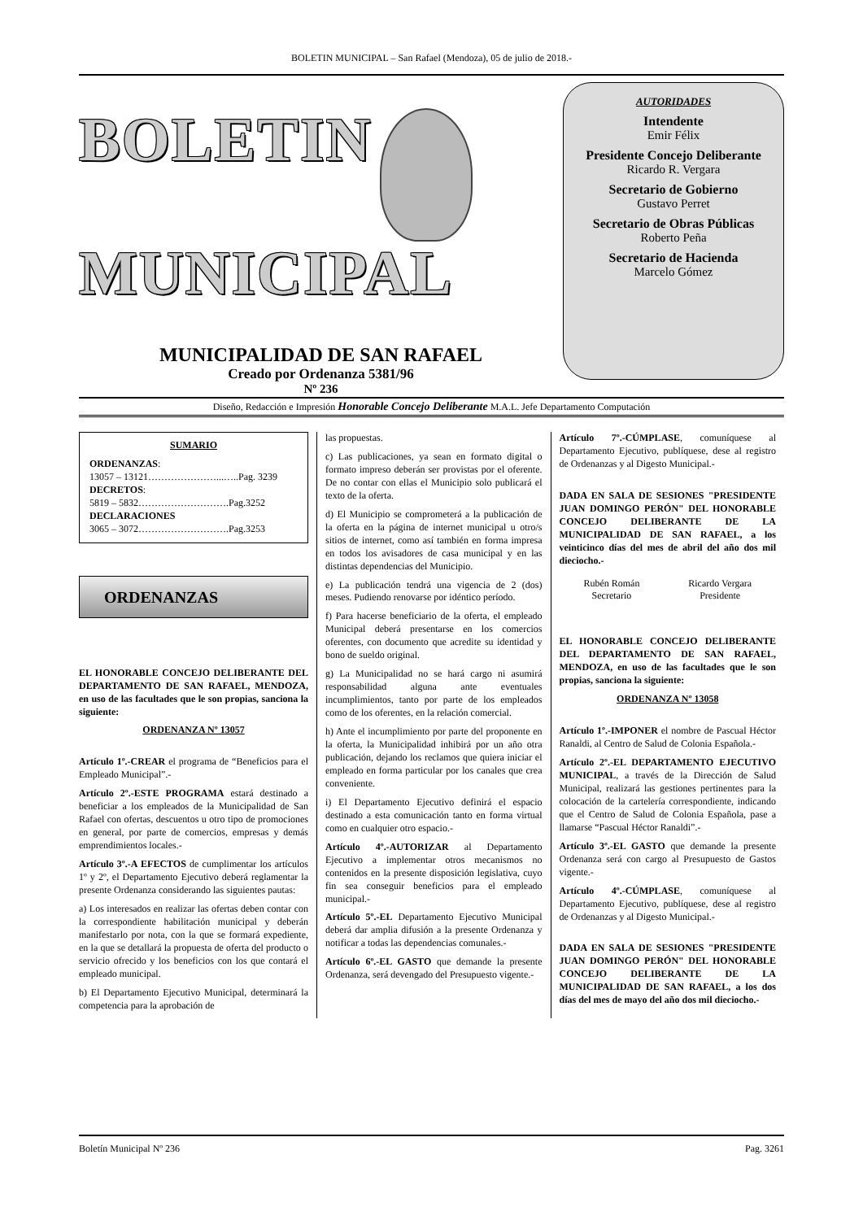BOLETIN MUNICIPAL – San Rafael (Mendoza), 05 de julio de 2018.-
BOLETIN
MUNICIPAL
MUNICIPALIDAD DE SAN RAFAEL
Creado por Ordenanza 5381/96
Nº 236
AUTORIDADES
Intendente
Emir Félix
Presidente Concejo Deliberante
Ricardo R. Vergara
Secretario de Gobierno
Gustavo Perret
Secretario de Obras Públicas
Roberto Peña
Secretario de Hacienda
Marcelo Gómez
Diseño, Redacción e Impresión Honorable Concejo Deliberante M.A.L. Jefe Departamento Computación
SUMARIO
ORDENANZAS:
13057 – 13121…………………...…..Pag. 3239
DECRETOS:
5819 – 5832……………………….Pag.3252
DECLARACIONES
3065 – 3072……………………….Pag.3253
ORDENANZAS
EL HONORABLE CONCEJO DELIBERANTE DEL DEPARTAMENTO DE SAN RAFAEL, MENDOZA, en uso de las facultades que le son propias, sanciona la siguiente:
ORDENANZA Nº 13057
Artículo 1º.-CREAR el programa de “Beneficios para el Empleado Municipal”.-
Artículo 2º.-ESTE PROGRAMA estará destinado a beneficiar a los empleados de la Municipalidad de San Rafael con ofertas, descuentos u otro tipo de promociones en general, por parte de comercios, empresas y demás emprendimientos locales.-
Artículo 3º.-A EFECTOS de cumplimentar los artículos 1º y 2º, el Departamento Ejecutivo deberá reglamentar la presente Ordenanza considerando las siguientes pautas:
a) Los interesados en realizar las ofertas deben contar con la correspondiente habilitación municipal y deberán manifestarlo por nota, con la que se formará expediente, en la que se detallará la propuesta de oferta del producto o servicio ofrecido y los beneficios con los que contará el empleado municipal.
b) El Departamento Ejecutivo Municipal, determinará la competencia para la aprobación de
las propuestas.
c) Las publicaciones, ya sean en formato digital o formato impreso deberán ser provistas por el oferente. De no contar con ellas el Municipio solo publicará el texto de la oferta.
d) El Municipio se comprometerá a la publicación de la oferta en la página de internet municipal u otro/s sitios de internet, como así también en forma impresa en todos los avisadores de casa municipal y en las distintas dependencias del Municipio.
e) La publicación tendrá una vigencia de 2 (dos) meses. Pudiendo renovarse por idéntico período.
f) Para hacerse beneficiario de la oferta, el empleado Municipal deberá presentarse en los comercios oferentes, con documento que acredite su identidad y bono de sueldo original.
g) La Municipalidad no se hará cargo ni asumirá responsabilidad alguna ante eventuales incumplimientos, tanto por parte de los empleados como de los oferentes, en la relación comercial.
h) Ante el incumplimiento por parte del proponente en la oferta, la Municipalidad inhibirá por un año otra publicación, dejando los reclamos que quiera iniciar el empleado en forma particular por los canales que crea conveniente.
i) El Departamento Ejecutivo definirá el espacio destinado a esta comunicación tanto en forma virtual como en cualquier otro espacio.-
Artículo 4º.-AUTORIZAR al Departamento Ejecutivo a implementar otros mecanismos no contenidos en la presente disposición legislativa, cuyo fin sea conseguir beneficios para el empleado municipal.-
Artículo 5º.-EL Departamento Ejecutivo Municipal deberá dar amplia difusión a la presente Ordenanza y notificar a todas las dependencias comunales.-
Artículo 6º.-EL GASTO que demande la presente Ordenanza, será devengado del Presupuesto vigente.-
Artículo 7º.-CÚMPLASE, comuníquese al Departamento Ejecutivo, publíquese, dese al registro de Ordenanzas y al Digesto Municipal.-
DADA EN SALA DE SESIONES "PRESIDENTE JUAN DOMINGO PERÓN" DEL HONORABLE CONCEJO DELIBERANTE DE LA MUNICIPALIDAD DE SAN RAFAEL, a los veinticinco días del mes de abril del año dos mil dieciocho.-
Rubén Román
Secretario
Ricardo Vergara
Presidente
EL HONORABLE CONCEJO DELIBERANTE DEL DEPARTAMENTO DE SAN RAFAEL, MENDOZA, en uso de las facultades que le son propias, sanciona la siguiente:
ORDENANZA Nº 13058
Artículo 1º.-IMPONER el nombre de Pascual Héctor Ranaldi, al Centro de Salud de Colonia Española.-
Artículo 2º.-EL DEPARTAMENTO EJECUTIVO MUNICIPAL, a través de la Dirección de Salud Municipal, realizará las gestiones pertinentes para la colocación de la cartelería correspondiente, indicando que el Centro de Salud de Colonia Española, pase a llamarse “Pascual Héctor Ranaldi”.-
Artículo 3º.-EL GASTO que demande la presente Ordenanza será con cargo al Presupuesto de Gastos vigente.-
Artículo 4º.-CÚMPLASE, comuníquese al Departamento Ejecutivo, publíquese, dese al registro de Ordenanzas y al Digesto Municipal.-
DADA EN SALA DE SESIONES "PRESIDENTE JUAN DOMINGO PERÓN" DEL HONORABLE CONCEJO DELIBERANTE DE LA MUNICIPALIDAD DE SAN RAFAEL, a los dos días del mes de mayo del año dos mil dieciocho.-
Boletín Municipal Nº 236 Pag. 3261